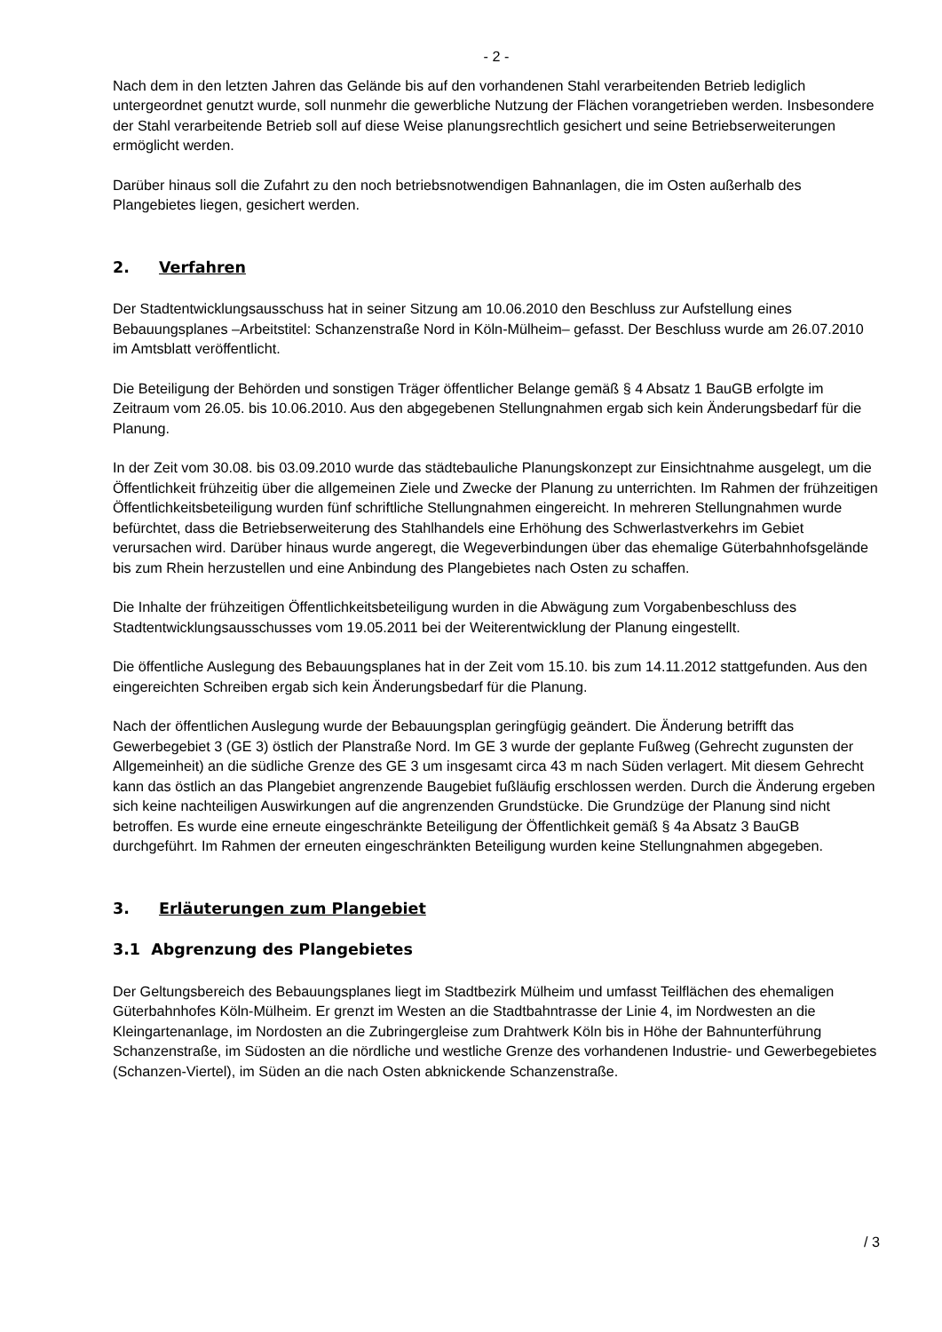- 2 -
Nach dem in den letzten Jahren das Gelände bis auf den vorhandenen Stahl verarbeitenden Betrieb lediglich untergeordnet genutzt wurde, soll nunmehr die gewerbliche Nutzung der Flächen vorangetrieben werden. Insbesondere der Stahl verarbeitende Betrieb soll auf diese Weise planungsrechtlich gesichert und seine Betriebserweiterungen ermöglicht werden.
Darüber hinaus soll die Zufahrt zu den noch betriebsnotwendigen Bahnanlagen, die im Osten außerhalb des Plangebietes liegen, gesichert werden.
2. Verfahren
Der Stadtentwicklungsausschuss hat in seiner Sitzung am 10.06.2010 den Beschluss zur Aufstellung eines Bebauungsplanes –Arbeitstitel: Schanzenstraße Nord in Köln-Mülheim– gefasst. Der Beschluss wurde am 26.07.2010 im Amtsblatt veröffentlicht.
Die Beteiligung der Behörden und sonstigen Träger öffentlicher Belange gemäß § 4 Absatz 1 BauGB erfolgte im Zeitraum vom 26.05. bis 10.06.2010. Aus den abgegebenen Stellungnahmen ergab sich kein Änderungsbedarf für die Planung.
In der Zeit vom 30.08. bis 03.09.2010 wurde das städtebauliche Planungskonzept zur Einsichtnahme ausgelegt, um die Öffentlichkeit frühzeitig über die allgemeinen Ziele und Zwecke der Planung zu unterrichten. Im Rahmen der frühzeitigen Öffentlichkeitsbeteiligung wurden fünf schriftliche Stellungnahmen eingereicht. In mehreren Stellungnahmen wurde befürchtet, dass die Betriebserweiterung des Stahlhandels eine Erhöhung des Schwerlastverkehrs im Gebiet verursachen wird. Darüber hinaus wurde angeregt, die Wegeverbindungen über das ehemalige Güterbahnhofsgelände bis zum Rhein herzustellen und eine Anbindung des Plangebietes nach Osten zu schaffen.
Die Inhalte der frühzeitigen Öffentlichkeitsbeteiligung wurden in die Abwägung zum Vorgabenbeschluss des Stadtentwicklungsausschusses vom 19.05.2011 bei der Weiterentwicklung der Planung eingestellt.
Die öffentliche Auslegung des Bebauungsplanes hat in der Zeit vom 15.10. bis zum 14.11.2012 stattgefunden. Aus den eingereichten Schreiben ergab sich kein Änderungsbedarf für die Planung.
Nach der öffentlichen Auslegung wurde der Bebauungsplan geringfügig geändert. Die Änderung betrifft das Gewerbegebiet 3 (GE 3) östlich der Planstraße Nord. Im GE 3 wurde der geplante Fußweg (Gehrecht zugunsten der Allgemeinheit) an die südliche Grenze des GE 3 um insgesamt circa 43 m nach Süden verlagert. Mit diesem Gehrecht kann das östlich an das Plangebiet angrenzende Baugebiet fußläufig erschlossen werden. Durch die Änderung ergeben sich keine nachteiligen Auswirkungen auf die angrenzenden Grundstücke. Die Grundzüge der Planung sind nicht betroffen. Es wurde eine erneute eingeschränkte Beteiligung der Öffentlichkeit gemäß § 4a Absatz 3 BauGB durchgeführt. Im Rahmen der erneuten eingeschränkten Beteiligung wurden keine Stellungnahmen abgegeben.
3. Erläuterungen zum Plangebiet
3.1 Abgrenzung des Plangebietes
Der Geltungsbereich des Bebauungsplanes liegt im Stadtbezirk Mülheim und umfasst Teilflächen des ehemaligen Güterbahnhofes Köln-Mülheim. Er grenzt im Westen an die Stadtbahntrasse der Linie 4, im Nordwesten an die Kleingartenanlage, im Nordosten an die Zubringergleise zum Drahtwerk Köln bis in Höhe der Bahnunterführung Schanzenstraße, im Südosten an die nördliche und westliche Grenze des vorhandenen Industrie- und Gewerbegebietes (Schanzen-Viertel), im Süden an die nach Osten abknickende Schanzenstraße.
/ 3